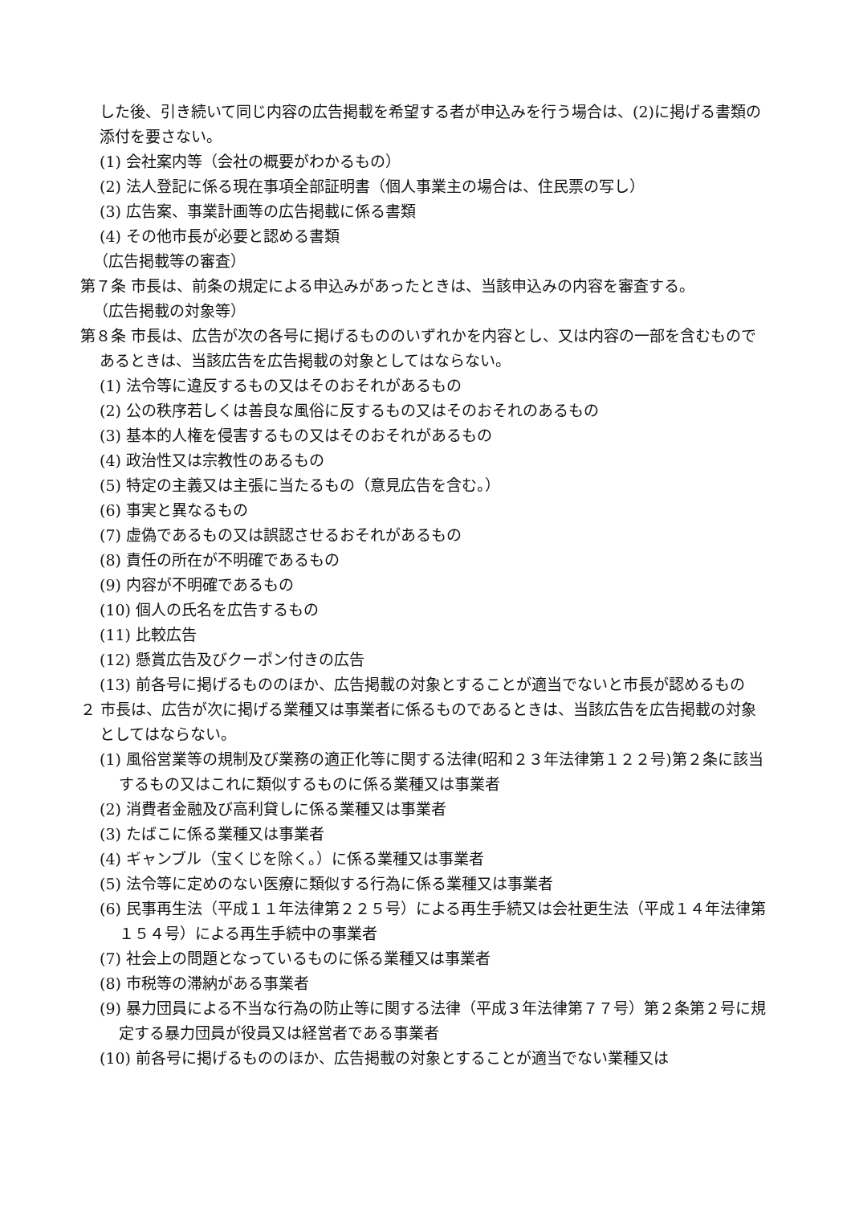した後、引き続いて同じ内容の広告掲載を希望する者が申込みを行う場合は、(2)に掲げる書類の添付を要さない。
(1) 会社案内等（会社の概要がわかるもの）
(2) 法人登記に係る現在事項全部証明書（個人事業主の場合は、住民票の写し）
(3) 広告案、事業計画等の広告掲載に係る書類
(4) その他市長が必要と認める書類
（広告掲載等の審査）
第７条 市長は、前条の規定による申込みがあったときは、当該申込みの内容を審査する。
（広告掲載の対象等）
第８条 市長は、広告が次の各号に掲げるもののいずれかを内容とし、又は内容の一部を含むものであるときは、当該広告を広告掲載の対象としてはならない。
(1) 法令等に違反するもの又はそのおそれがあるもの
(2) 公の秩序若しくは善良な風俗に反するもの又はそのおそれのあるもの
(3) 基本的人権を侵害するもの又はそのおそれがあるもの
(4) 政治性又は宗教性のあるもの
(5) 特定の主義又は主張に当たるもの（意見広告を含む。）
(6) 事実と異なるもの
(7) 虚偽であるもの又は誤認させるおそれがあるもの
(8) 責任の所在が不明確であるもの
(9) 内容が不明確であるもの
(10) 個人の氏名を広告するもの
(11) 比較広告
(12) 懸賞広告及びクーポン付きの広告
(13) 前各号に掲げるもののほか、広告掲載の対象とすることが適当でないと市長が認めるもの
２ 市長は、広告が次に掲げる業種又は事業者に係るものであるときは、当該広告を広告掲載の対象としてはならない。
(1) 風俗営業等の規制及び業務の適正化等に関する法律(昭和２３年法律第１２２号)第２条に該当するもの又はこれに類似するものに係る業種又は事業者
(2) 消費者金融及び高利貸しに係る業種又は事業者
(3) たばこに係る業種又は事業者
(4) ギャンブル（宝くじを除く。）に係る業種又は事業者
(5) 法令等に定めのない医療に類似する行為に係る業種又は事業者
(6) 民事再生法（平成１１年法律第２２５号）による再生手続又は会社更生法（平成１４年法律第１５４号）による再生手続中の事業者
(7) 社会上の問題となっているものに係る業種又は事業者
(8) 市税等の滞納がある事業者
(9) 暴力団員による不当な行為の防止等に関する法律（平成３年法律第７７号）第２条第２号に規定する暴力団員が役員又は経営者である事業者
(10) 前各号に掲げるもののほか、広告掲載の対象とすることが適当でない業種又は